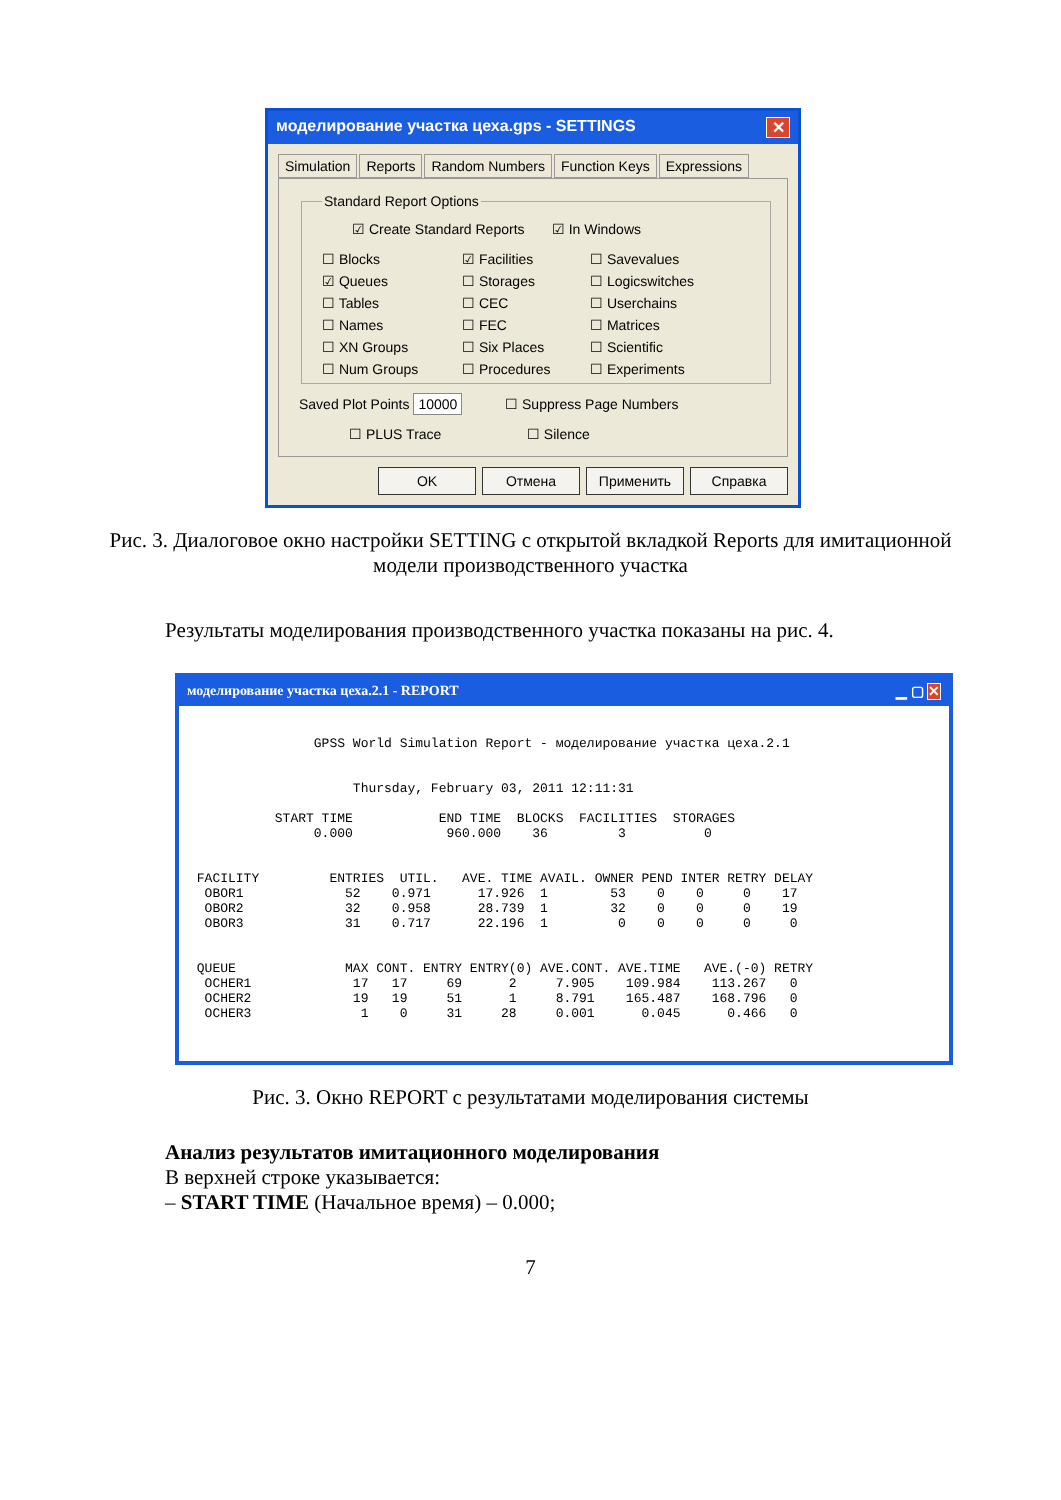моделирование участка цеха.gps - SETTINGS ✕
Simulation Reports Random Numbers Function Keys Expressions
Standard Report Options
☑ Create Standard Reports ☑ In Windows
☐ Blocks ☑ Facilities ☐ Savevalues ☑ Queues ☐ Storages ☐ Logicswitches ☐ Tables ☐ CEC ☐ Userchains ☐ Names ☐ FEC ☐ Matrices ☐ XN Groups ☐ Six Places ☐ Scientific ☐ Num Groups ☐ Procedures ☐ Experiments
Saved Plot Points 10000 ☐ Suppress Page Numbers
☐ PLUS Trace ☐ Silence
OK Отмена Применить Справка
Рис. 3. Диалоговое окно настройки SETTING с открытой вкладкой Reports для имитационной модели производственного участка
Результаты моделирования производственного участка показаны на рис. 4.
моделирование участка цеха.2.1 - REPORT ▁ ▢ ✕
                GPSS World Simulation Report - моделирование участка цеха.2.1


                     Thursday, February 03, 2011 12:11:31

           START TIME           END TIME  BLOCKS  FACILITIES  STORAGES
                0.000            960.000    36         3          0


 FACILITY         ENTRIES  UTIL.   AVE. TIME AVAIL. OWNER PEND INTER RETRY DELAY
  OBOR1             52    0.971      17.926  1        53    0    0     0    17
  OBOR2             32    0.958      28.739  1        32    0    0     0    19
  OBOR3             31    0.717      22.196  1         0    0    0     0     0


 QUEUE              MAX CONT. ENTRY ENTRY(0) AVE.CONT. AVE.TIME   AVE.(-0) RETRY
  OCHER1             17   17     69      2     7.905    109.984    113.267   0
  OCHER2             19   19     51      1     8.791    165.487    168.796   0
  OCHER3              1    0     31     28     0.001      0.045      0.466   0
Рис. 3. Окно REPORT с результатами моделирования системы
Анализ результатов имитационного моделирования
В верхней строке указывается:
– START TIME (Начальное время) – 0.000;
7